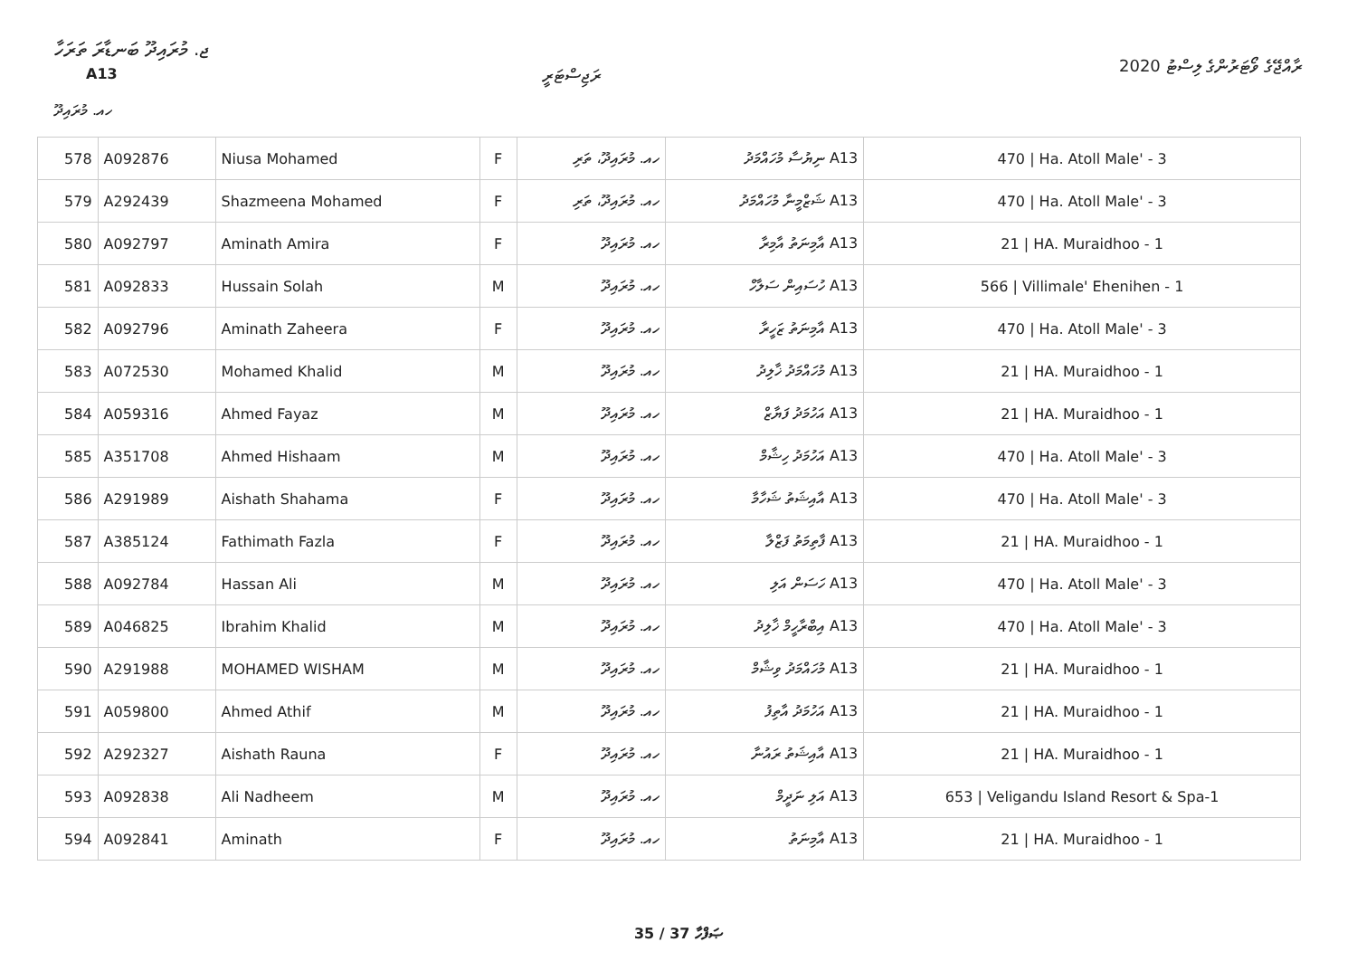ޖ. މުރައިދޫ ބަނޑާރަ ތަރަހާ
A13 ރަޖިސްޓަރީ
ރާއްޖޭގެ ވޯޓަރުންގެ ލިސްޓު 2020
ހއ. މުރައިދޫ
| 578 | A092876 | Niusa Mohamed | F | ހއ. މުރައިދޫ، ތަރި | A13 ނިޔުސާ މުހައްމަދު | 470 / Ha. Atoll Male' - 3 |
| 579 | A292439 | Shazmeena Mohamed | F | ހއ. މުރައިދޫ، ތަރި | A13 ޝަޒްމީނާ މުހައްމަދު | 470 / Ha. Atoll Male' - 3 |
| 580 | A092797 | Aminath Amira | F | ހއ. މުރައިދޫ | A13 އާމިނަތު އާމިރާ | 21 / HA. Muraidhoo - 1 |
| 581 | A092833 | Hussain Solah | M | ހއ. މުރައިދޫ | A13 ހުސައިން ސަލާހް | 566 / Villimale' Ehenihen - 1 |
| 582 | A092796 | Aminath Zaheera | F | ހއ. މުރައިދޫ | A13 އާމިނަތު ޒަހީރާ | 470 / Ha. Atoll Male' - 3 |
| 583 | A072530 | Mohamed Khalid | M | ހއ. މުރައިދޫ | A13 މުހައްމަދު ޚާލިދު | 21 / HA. Muraidhoo - 1 |
| 584 | A059316 | Ahmed Fayaz | M | ހއ. މުރައިދޫ | A13 އަހުމަދު ފަޔާޒް | 21 / HA. Muraidhoo - 1 |
| 585 | A351708 | Ahmed Hishaam | M | ހއ. މުރައިދޫ | A13 އަހުމަދު ހިޝާމް | 470 / Ha. Atoll Male' - 3 |
| 586 | A291989 | Aishath Shahama | F | ހއ. މުރައިދޫ | A13 އާއިޝަތު ޝަހާމާ | 470 / Ha. Atoll Male' - 3 |
| 587 | A385124 | Fathimath Fazla | F | ހއ. މުރައިދޫ | A13 ފާތިމަތު ފަޒްލާ | 21 / HA. Muraidhoo - 1 |
| 588 | A092784 | Hassan Ali | M | ހއ. މުރައިދޫ | A13 ހަސަން އަލި | 470 / Ha. Atoll Male' - 3 |
| 589 | A046825 | Ibrahim Khalid | M | ހއ. މުރައިދޫ | A13 އިބްރާހީމް ޚާލިދު | 470 / Ha. Atoll Male' - 3 |
| 590 | A291988 | MOHAMED WISHAM | M | ހއ. މުރައިދޫ | A13 މުހައްމަދު ވިޝާމް | 21 / HA. Muraidhoo - 1 |
| 591 | A059800 | Ahmed Athif | M | ހއ. މުރައިދޫ | A13 އަހުމަދު އާތިފު | 21 / HA. Muraidhoo - 1 |
| 592 | A292327 | Aishath Rauna | F | ހއ. މުރައިދޫ | A13 އާއިޝަތު ރައުނާ | 21 / HA. Muraidhoo - 1 |
| 593 | A092838 | Ali Nadheem | M | ހއ. މުރައިދޫ | A13 އަލި ނަދީމް | 653 / Veligandu Island Resort & Spa-1 |
| 594 | A092841 | Aminath | F | ހއ. މުރައިދޫ | A13 އާމިނަތު | 21 / HA. Muraidhoo - 1 |
35 / 37 ޞަފްހާ